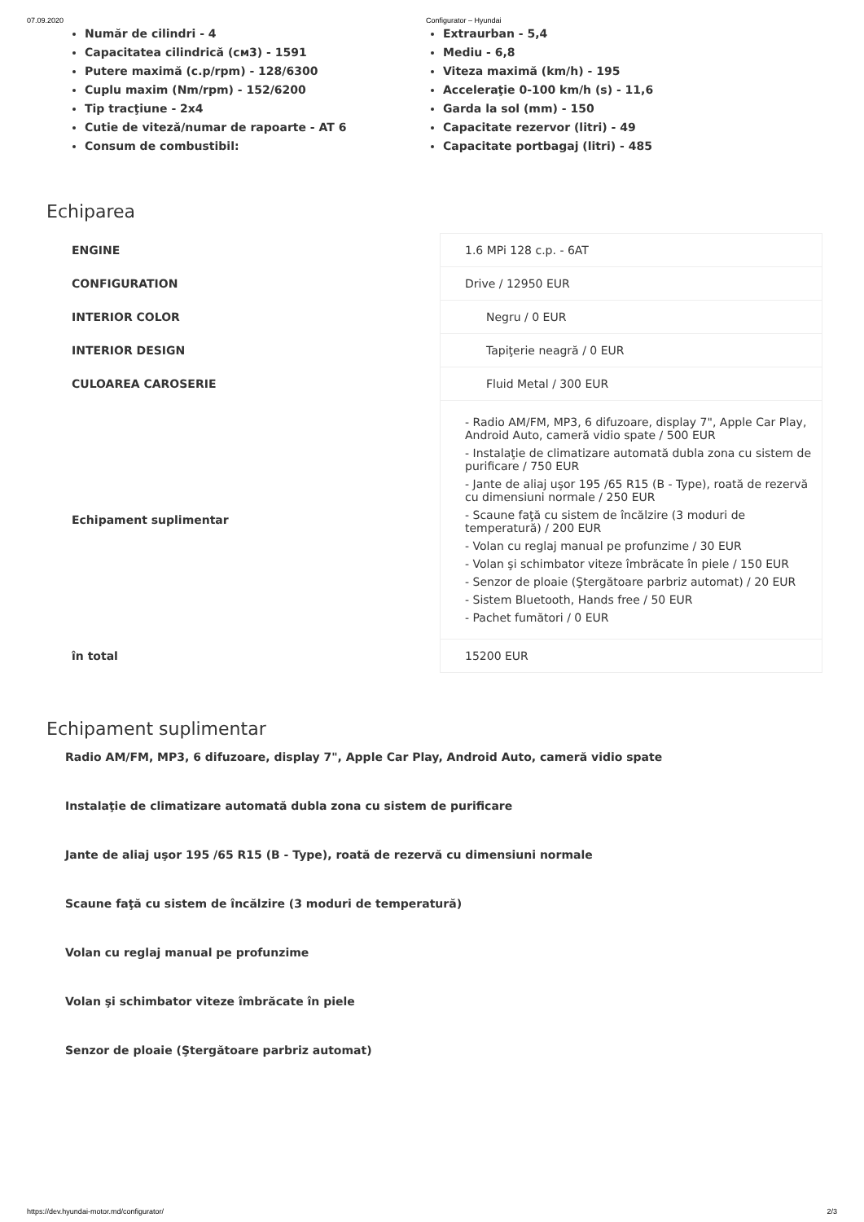07.09.2020 Configurator – Hyundai
Număr de cilindri - 4
Capacitatea cilindrică (см3) - 1591
Putere maximă (c.p/rpm) - 128/6300
Cuplu maxim (Nm/rpm) - 152/6200
Tip tracţiune - 2x4
Cutie de viteză/numar de rapoarte - AT 6
Consum de combustibil:
Extraurban - 5,4
Mediu - 6,8
Viteza maximă (km/h) - 195
Acceleraţie 0-100 km/h (s) - 11,6
Garda la sol (mm) - 150
Capacitate rezervor (litri) - 49
Capacitate portbagaj (litri) - 485
Echiparea
| ENGINE | 1.6 MPi 128 c.p. - 6AT |
| CONFIGURATION | Drive / 12950 EUR |
| INTERIOR COLOR | Negru / 0 EUR |
| INTERIOR DESIGN | Tapiţerie neagră / 0 EUR |
| CULOAREA CAROSERIE | Fluid Metal / 300 EUR |
| Echipament suplimentar | - Radio AM/FM, MP3, 6 difuzoare, display 7", Apple Car Play, Android Auto, cameră vidio spate / 500 EUR - Instalaţie de climatizare automată dubla zona cu sistem de purificare / 750 EUR - Jante de aliaj uşor 195 /65 R15 (B - Type), roată de rezervă cu dimensiuni normale / 250 EUR - Scaune faţă cu sistem de încălzire (3 moduri de temperatură) / 200 EUR - Volan cu reglaj manual pe profunzime / 30 EUR - Volan şi schimbator viteze îmbrăcate în piele / 150 EUR - Senzor de ploaie (Ştergătoare parbriz automat) / 20 EUR - Sistem Bluetooth, Hands free / 50 EUR - Pachet fumători / 0 EUR |
| în total | 15200 EUR |
Echipament suplimentar
Radio AM/FM, MP3, 6 difuzoare, display 7", Apple Car Play, Android Auto, cameră vidio spate
Instalaţie de climatizare automată dubla zona cu sistem de purificare
Jante de aliaj uşor 195 /65 R15 (B - Type), roată de rezervă cu dimensiuni normale
Scaune faţă cu sistem de încălzire (3 moduri de temperatură)
Volan cu reglaj manual pe profunzime
Volan şi schimbator viteze îmbrăcate în piele
Senzor de ploaie (Ştergătoare parbriz automat)
https://dev.hyundai-motor.md/configurator/ 2/3